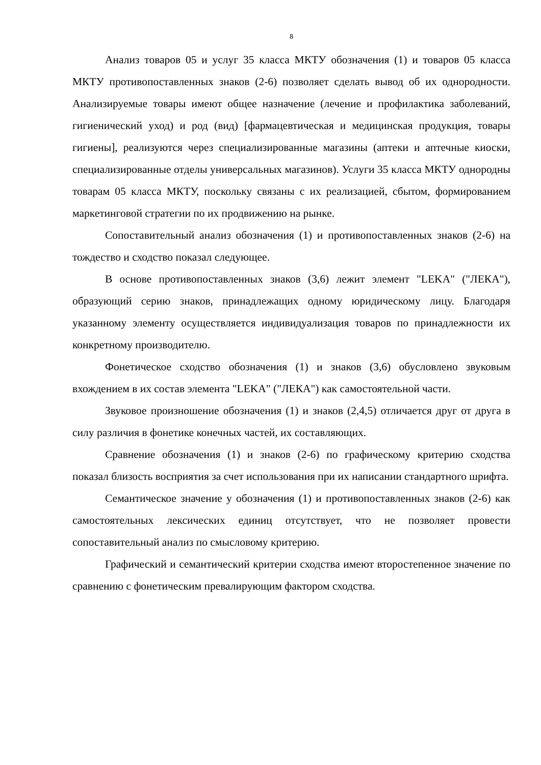8
Анализ товаров 05 и услуг 35 класса МКТУ обозначения (1) и товаров 05 класса МКТУ противопоставленных знаков (2-6) позволяет сделать вывод об их однородности. Анализируемые товары имеют общее назначение (лечение и профилактика заболеваний, гигиенический уход) и род (вид) [фармацевтическая и медицинская продукция, товары гигиены], реализуются через специализированные магазины (аптеки и аптечные киоски, специализированные отделы универсальных магазинов). Услуги 35 класса МКТУ однородны товарам 05 класса МКТУ, поскольку связаны с их реализацией, сбытом, формированием маркетинговой стратегии по их продвижению на рынке.
Сопоставительный анализ обозначения (1) и противопоставленных знаков (2-6) на тождество и сходство показал следующее.
В основе противопоставленных знаков (3,6) лежит элемент "LEKA" ("ЛЕКА"), образующий серию знаков, принадлежащих одному юридическому лицу. Благодаря указанному элементу осуществляется индивидуализация товаров по принадлежности их конкретному производителю.
Фонетическое сходство обозначения (1) и знаков (3,6) обусловлено звуковым вхождением в их состав элемента "LEKA" ("ЛЕКА") как самостоятельной части.
Звуковое произношение обозначения (1) и знаков (2,4,5) отличается друг от друга в силу различия в фонетике конечных частей, их составляющих.
Сравнение обозначения (1) и знаков (2-6) по графическому критерию сходства показал близость восприятия за счет использования при их написании стандартного шрифта.
Семантическое значение у обозначения (1) и противопоставленных знаков (2-6) как самостоятельных лексических единиц отсутствует, что не позволяет провести сопоставительный анализ по смысловому критерию.
Графический и семантический критерии сходства имеют второстепенное значение по сравнению с фонетическим превалирующим фактором сходства.